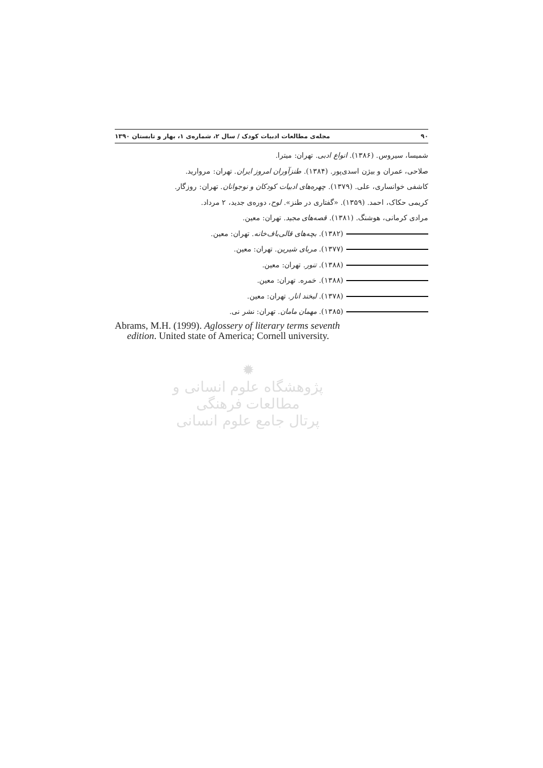۹۰ مجله‌ی مطالعات ادبیات کودک / سال ۲، شماره‌ی ۱، بهار و تابستان ۱۳۹۰
شمیسا، سیروس. (۱۳۸۶). انواع ادبی. تهران: میترا.
صلاحی، عمران و بیژن اسدی‌پور. (۱۳۸۴). طنزآوران امروز ایران. تهران: مروارید.
کاشفی خوانساری، علی. (۱۳۷۹). چهره‌های ادبیات کودکان و نوجوانان. تهران: روزگار.
کریمی حکاک، احمد. (۱۳۵۹). «گفتاری در طنز». لوح، دوره‌ی جدید، ۲ مرداد.
مرادی کرمانی، هوشنگ. (۱۳۸۱). قصه‌های مجید. تهران: معین.
(۱۳۸۲). بچه‌های قالی‌باف‌خانه. تهران: معین.
(۱۳۷۷). مربای شیرین. تهران: معین.
(۱۳۸۸). تنور. تهران: معین.
(۱۳۸۸). خمره. تهران: معین.
(۱۳۷۸). لبخند انار. تهران: معین.
(۱۳۸۵). مهمان مامان. تهران: نشر نی.
Abrams, M.H. (1999). Aglossery of literary terms seventh
edition. United state of America; Cornell university.
✹
پژوهشگاه علوم انسانی و مطالعات فرهنگی
پرتال جامع علوم انسانی